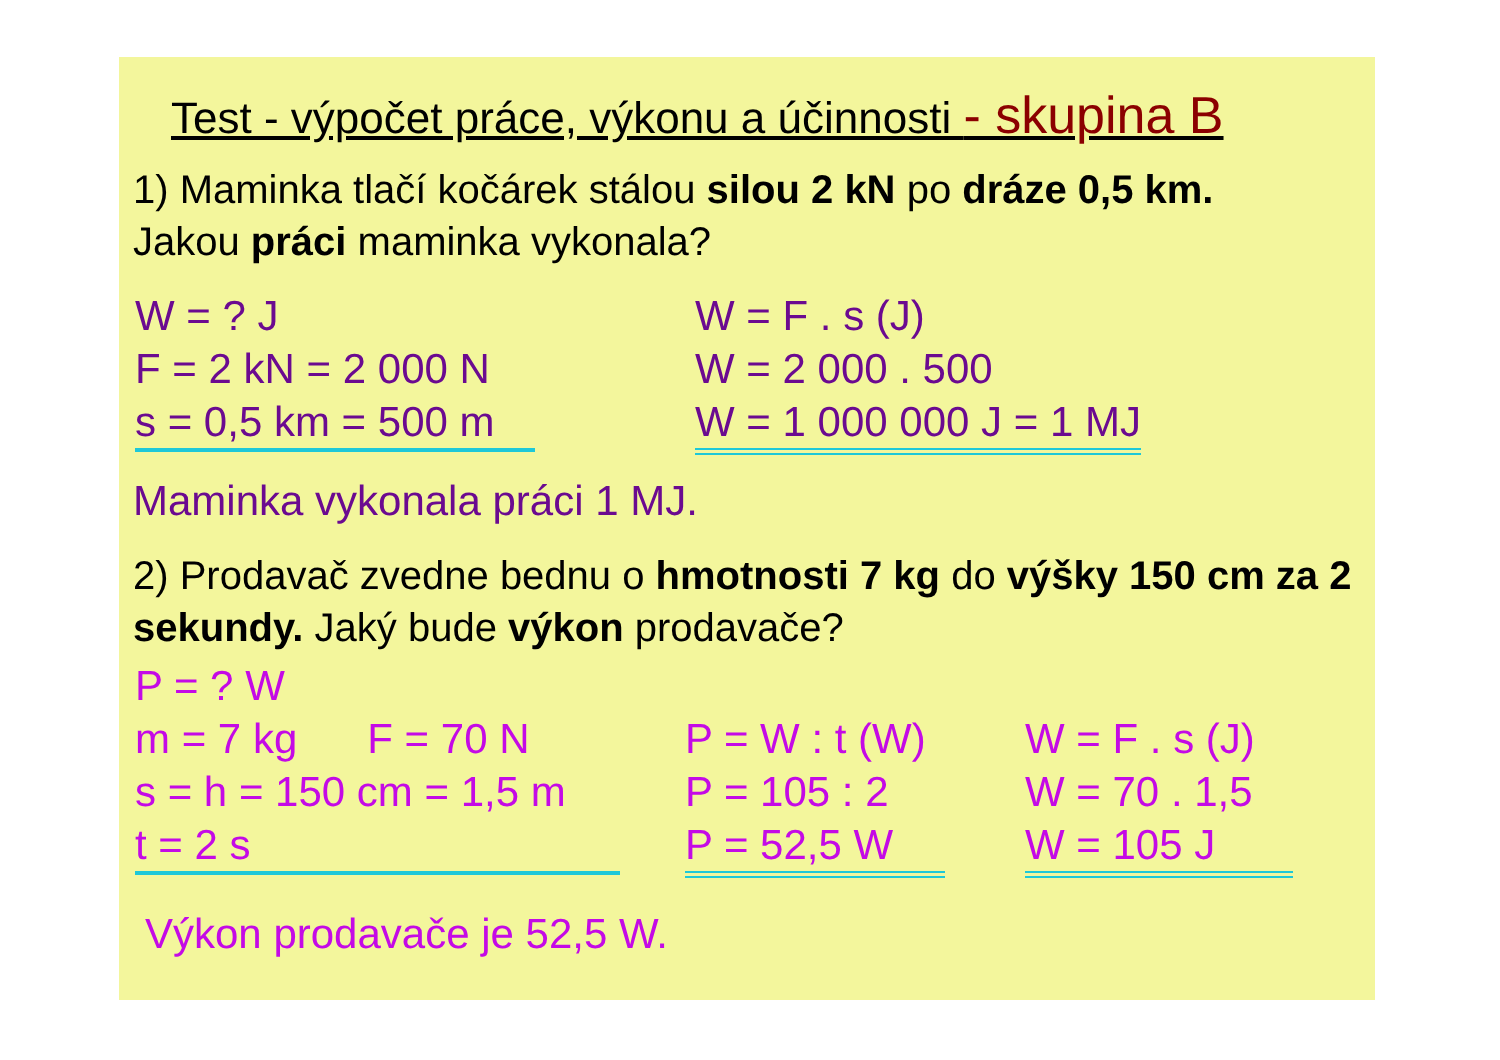Test - výpočet práce, výkonu a účinnosti - skupina B
1) Maminka tlačí kočárek stálou silou 2 kN po dráze 0,5 km.
Jakou práci maminka vykonala?
W = ? J
F = 2 kN = 2 000 N
s = 0,5 km = 500 m
W = F . s (J)
W = 2 000 . 500
W = 1 000 000 J = 1 MJ
Maminka vykonala práci 1 MJ.
2) Prodavač zvedne bednu o hmotnosti 7 kg do výšky 150 cm za 2 sekundy. Jaký bude výkon prodavače?
P = ? W
m = 7 kg F = 70 N
s = h = 150 cm = 1,5 m
t = 2 s
P = W : t (W)
P = 105 : 2
P = 52,5 W
W = F . s (J)
W = 70 . 1,5
W = 105 J
Výkon prodavače je 52,5 W.